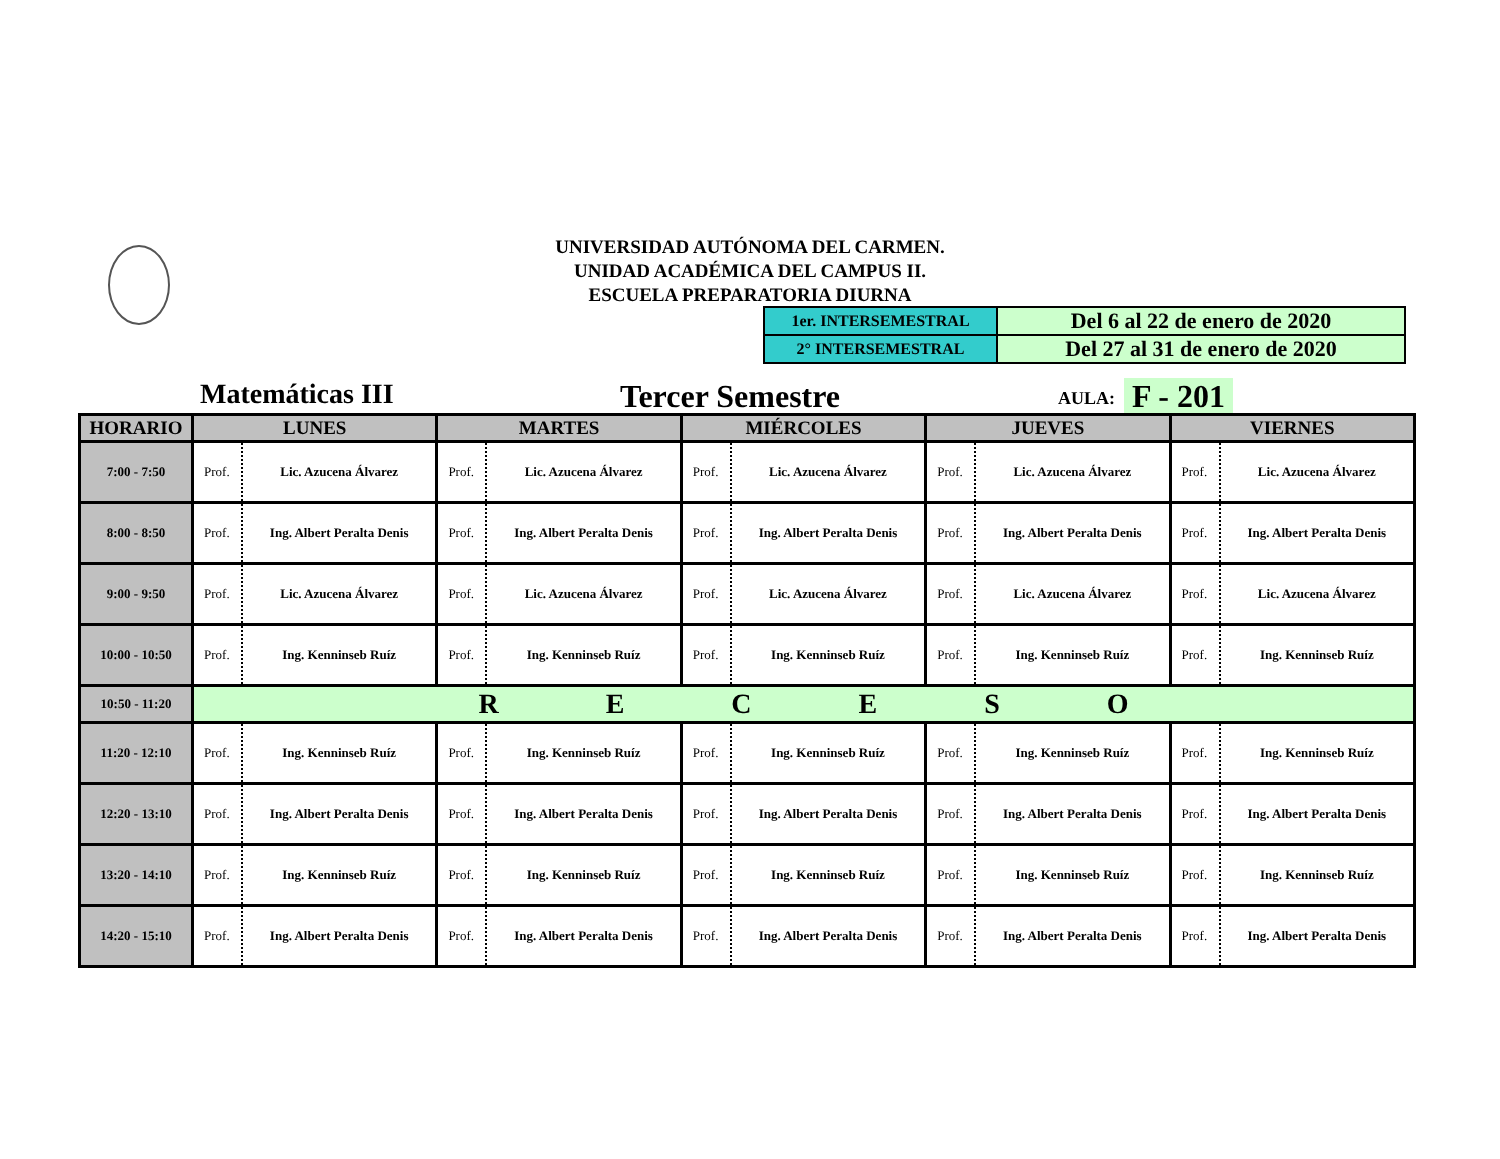UNIVERSIDAD AUTÓNOMA DEL CARMEN.
UNIDAD ACADÉMICA DEL CAMPUS II.
ESCUELA PREPARATORIA DIURNA
| 1er. INTERSEMESTRAL | Del 6 al 22 de enero de 2020 |
| 2° INTERSEMESTRAL | Del 27 al 31 de enero de 2020 |
Matemáticas III Tercer Semestre AULA: F - 201
| HORARIO | LUNES | | MARTES | | MIÉRCOLES | | JUEVES | | VIERNES | |
| --- | --- | --- | --- | --- | --- | --- | --- | --- | --- | --- |
| 7:00 - 7:50 | Prof. | Lic. Azucena Álvarez | Prof. | Lic. Azucena Álvarez | Prof. | Lic. Azucena Álvarez | Prof. | Lic. Azucena Álvarez | Prof. | Lic. Azucena Álvarez |
| 8:00 - 8:50 | Prof. | Ing. Albert Peralta Denis | Prof. | Ing. Albert Peralta Denis | Prof. | Ing. Albert Peralta Denis | Prof. | Ing. Albert Peralta Denis | Prof. | Ing. Albert Peralta Denis |
| 9:00 - 9:50 | Prof. | Lic. Azucena Álvarez | Prof. | Lic. Azucena Álvarez | Prof. | Lic. Azucena Álvarez | Prof. | Lic. Azucena Álvarez | Prof. | Lic. Azucena Álvarez |
| 10:00 - 10:50 | Prof. | Ing. Kenninseb Ruíz | Prof. | Ing. Kenninseb Ruíz | Prof. | Ing. Kenninseb Ruíz | Prof. | Ing. Kenninseb Ruíz | Prof. | Ing. Kenninseb Ruíz |
| 10:50 - 11:20 | R E C E S O | | | | | | | | | |
| 11:20 - 12:10 | Prof. | Ing. Kenninseb Ruíz | Prof. | Ing. Kenninseb Ruíz | Prof. | Ing. Kenninseb Ruíz | Prof. | Ing. Kenninseb Ruíz | Prof. | Ing. Kenninseb Ruíz |
| 12:20 - 13:10 | Prof. | Ing. Albert Peralta Denis | Prof. | Ing. Albert Peralta Denis | Prof. | Ing. Albert Peralta Denis | Prof. | Ing. Albert Peralta Denis | Prof. | Ing. Albert Peralta Denis |
| 13:20 - 14:10 | Prof. | Ing. Kenninseb Ruíz | Prof. | Ing. Kenninseb Ruíz | Prof. | Ing. Kenninseb Ruíz | Prof. | Ing. Kenninseb Ruíz | Prof. | Ing. Kenninseb Ruíz |
| 14:20 - 15:10 | Prof. | Ing. Albert Peralta Denis | Prof. | Ing. Albert Peralta Denis | Prof. | Ing. Albert Peralta Denis | Prof. | Ing. Albert Peralta Denis | Prof. | Ing. Albert Peralta Denis |